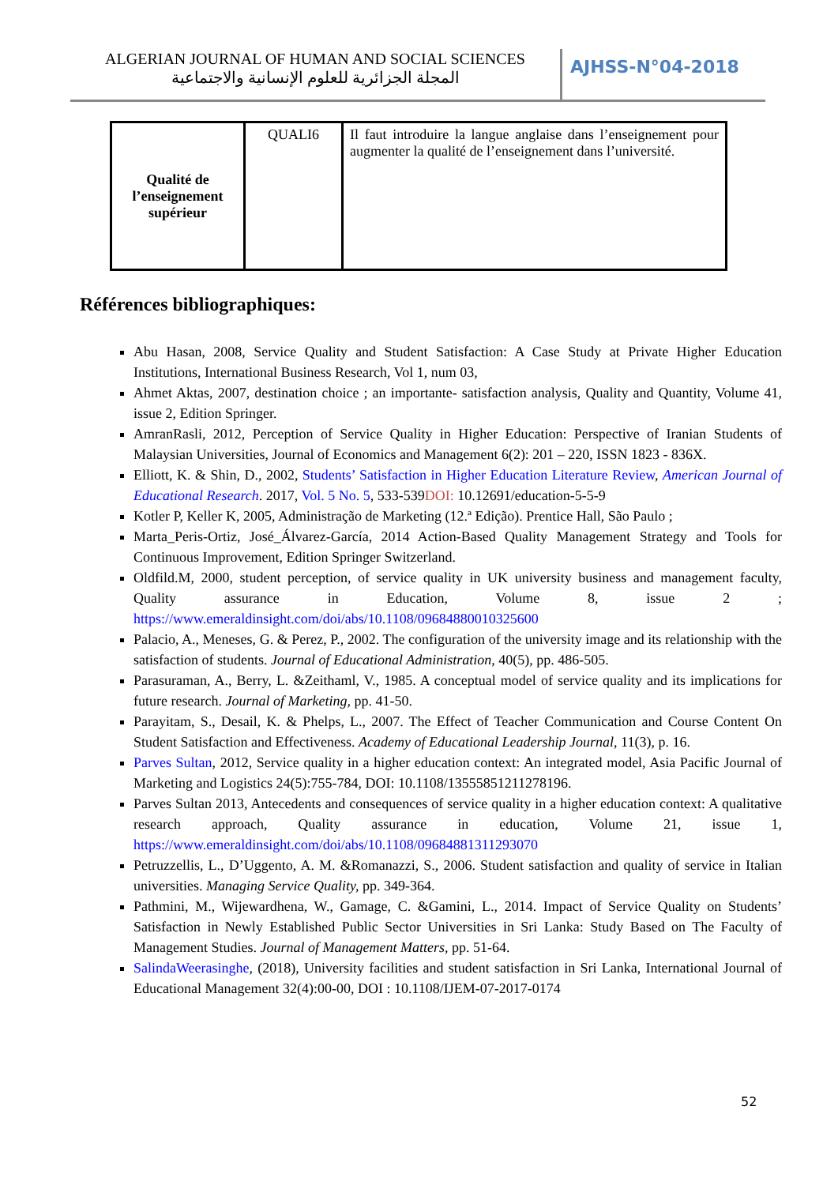ALGERIAN JOURNAL OF HUMAN AND SOCIAL SCIENCES
المجلة الجزائرية للعلوم الإنسانية والاجتماعية
AJHSS-N°04-2018
| Qualité de l’enseignement supérieur | QUALI6 | Il faut introduire la langue anglaise dans l’enseignement pour augmenter la qualité de l’enseignement dans l’université. |
Références bibliographiques:
Abu Hasan, 2008, Service Quality and Student Satisfaction: A Case Study at Private Higher Education Institutions, International Business Research, Vol 1, num 03,
Ahmet Aktas, 2007, destination choice ; an importante- satisfaction analysis, Quality and Quantity, Volume 41, issue 2, Edition Springer.
AmranRasli, 2012, Perception of Service Quality in Higher Education: Perspective of Iranian Students of Malaysian Universities, Journal of Economics and Management 6(2): 201 – 220, ISSN 1823 - 836X.
Elliott, K. & Shin, D., 2002, Students’ Satisfaction in Higher Education Literature Review, American Journal of Educational Research. 2017, Vol. 5 No. 5, 533-539DOI: 10.12691/education-5-5-9
Kotler P, Keller K, 2005, Administração de Marketing (12.ª Edição). Prentice Hall, São Paulo ;
Marta_Peris-Ortiz, José_Álvarez-García, 2014 Action-Based Quality Management Strategy and Tools for Continuous Improvement, Edition Springer Switzerland.
Oldfild.M, 2000, student perception, of service quality in UK university business and management faculty, Quality assurance in Education, Volume 8, issue 2 ; https://www.emeraldinsight.com/doi/abs/10.1108/09684880010325600
Palacio, A., Meneses, G. & Perez, P., 2002. The configuration of the university image and its relationship with the satisfaction of students. Journal of Educational Administration, 40(5), pp. 486-505.
Parasuraman, A., Berry, L. &Zeithaml, V., 1985. A conceptual model of service quality and its implications for future research. Journal of Marketing, pp. 41-50.
Parayitam, S., Desail, K. & Phelps, L., 2007. The Effect of Teacher Communication and Course Content On Student Satisfaction and Effectiveness. Academy of Educational Leadership Journal, 11(3), p. 16.
Parves Sultan, 2012, Service quality in a higher education context: An integrated model, Asia Pacific Journal of Marketing and Logistics 24(5):755-784, DOI: 10.1108/13555851211278196.
Parves Sultan 2013, Antecedents and consequences of service quality in a higher education context: A qualitative research approach, Quality assurance in education, Volume 21, issue 1, https://www.emeraldinsight.com/doi/abs/10.1108/09684881311293070
Petruzzellis, L., D’Uggento, A. M. &Romanazzi, S., 2006. Student satisfaction and quality of service in Italian universities. Managing Service Quality, pp. 349-364.
Pathmini, M., Wijewardhena, W., Gamage, C. &Gamini, L., 2014. Impact of Service Quality on Students’ Satisfaction in Newly Established Public Sector Universities in Sri Lanka: Study Based on The Faculty of Management Studies. Journal of Management Matters, pp. 51-64.
SalindaWeerasinghe, (2018), University facilities and student satisfaction in Sri Lanka, International Journal of Educational Management 32(4):00-00, DOI : 10.1108/IJEM-07-2017-0174
52